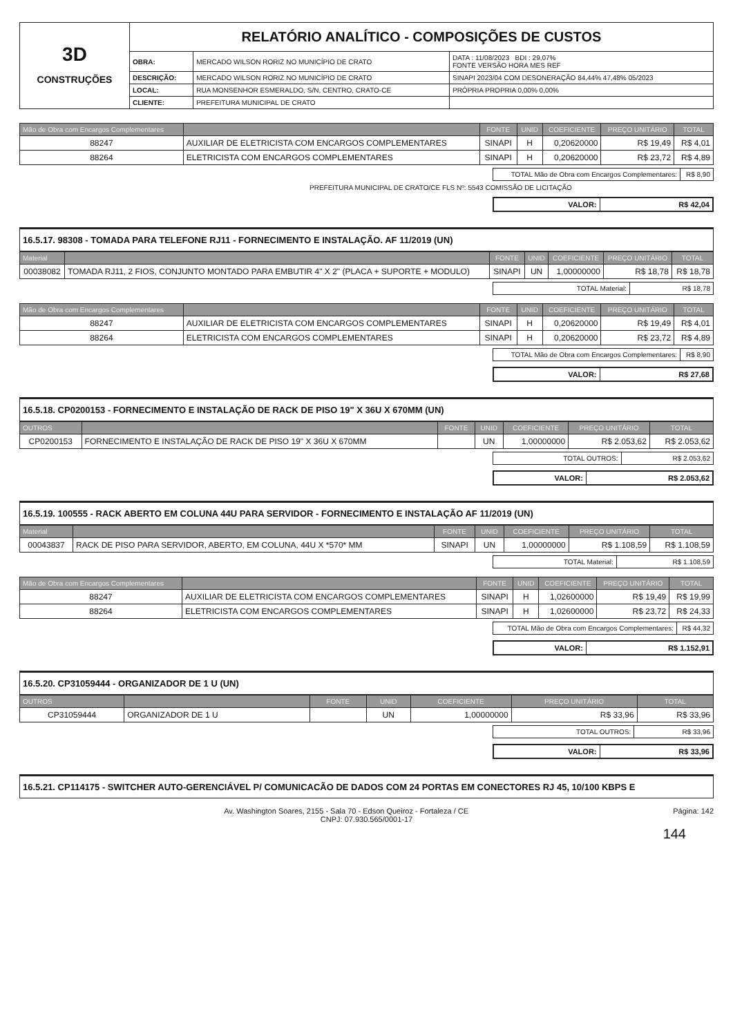| 3D CONSTRUÇÕES | RELATÓRIO ANALÍTICO - COMPOSIÇÕES DE CUSTOS | | |
| | OBRA: | MERCADO WILSON RORIZ NO MUNICÍPIO DE CRATO | DATA : 11/08/2023 BDI : 29,07% FONTE VERSÃO HORA MES REF |
| | DESCRIÇÃO: | MERCADO WILSON RORIZ NO MUNICÍPIO DE CRATO | SINAPI 2023/04 COM DESONERAÇÃO 84,44% 47,48% 05/2023 |
| | LOCAL: | RUA MONSENHOR ESMERALDO, S/N, CENTRO, CRATO-CE | PRÓPRIA PROPRIA 0,00% 0,00% |
| | CLIENTE: | PREFEITURA MUNICIPAL DE CRATO | |
| Mão de Obra com Encargos Complementares | | FONTE | UNID | COEFICIENTE | PREÇO UNITÁRIO | TOTAL |
| --- | --- | --- | --- | --- | --- | --- |
| 88247 | AUXILIAR DE ELETRICISTA COM ENCARGOS COMPLEMENTARES | SINAPI | H | 0,20620000 | R$ 19,49 | R$ 4,01 |
| 88264 | ELETRICISTA COM ENCARGOS COMPLEMENTARES | SINAPI | H | 0,20620000 | R$ 23,72 | R$ 4,89 |
| TOTAL Mão de Obra com Encargos Complementares: | R$ 8,90 |
PREFEITURA MUNICIPAL DE CRATO/CE FLS Nº: 5543 COMISSÃO DE LICITAÇÃO
| VALOR: | R$ 42,04 |
16.5.17. 98308 - TOMADA PARA TELEFONE RJ11 - FORNECIMENTO E INSTALAÇÃO. AF 11/2019 (UN)
| Material | | FONTE | UNID | COEFICIENTE | PREÇO UNITÁRIO | TOTAL |
| --- | --- | --- | --- | --- | --- | --- |
| 00038082 | TOMADA RJ11, 2 FIOS, CONJUNTO MONTADO PARA EMBUTIR 4" X 2" (PLACA + SUPORTE + MODULO) | SINAPI | UN | 1,00000000 | R$ 18,78 | R$ 18,78 |
| TOTAL Material: | R$ 18,78 |
| Mão de Obra com Encargos Complementares | | FONTE | UNID | COEFICIENTE | PREÇO UNITÁRIO | TOTAL |
| --- | --- | --- | --- | --- | --- | --- |
| 88247 | AUXILIAR DE ELETRICISTA COM ENCARGOS COMPLEMENTARES | SINAPI | H | 0,20620000 | R$ 19,49 | R$ 4,01 |
| 88264 | ELETRICISTA COM ENCARGOS COMPLEMENTARES | SINAPI | H | 0,20620000 | R$ 23,72 | R$ 4,89 |
| TOTAL Mão de Obra com Encargos Complementares: | R$ 8,90 |
| VALOR: | R$ 27,68 |
16.5.18. CP0200153 - FORNECIMENTO E INSTALAÇÃO DE RACK DE PISO 19" X 36U X 670MM (UN)
| OUTROS | | FONTE | UNID | COEFICIENTE | PREÇO UNITÁRIO | TOTAL |
| --- | --- | --- | --- | --- | --- | --- |
| CP0200153 | FORNECIMENTO E INSTALAÇÃO DE RACK DE PISO 19" X 36U X 670MM | | UN | 1,00000000 | R$ 2.053,62 | R$ 2.053,62 |
| TOTAL OUTROS: | R$ 2.053,62 |
| VALOR: | R$ 2.053,62 |
16.5.19. 100555 - RACK ABERTO EM COLUNA 44U PARA SERVIDOR - FORNECIMENTO E INSTALAÇÃO AF 11/2019 (UN)
| Material | | FONTE | UNID | COEFICIENTE | PREÇO UNITÁRIO | TOTAL |
| --- | --- | --- | --- | --- | --- | --- |
| 00043837 | RACK DE PISO PARA SERVIDOR, ABERTO, EM COLUNA, 44U X *570* MM | SINAPI | UN | 1,00000000 | R$ 1.108,59 | R$ 1.108,59 |
| TOTAL Material: | R$ 1.108,59 |
| Mão de Obra com Encargos Complementares | | FONTE | UNID | COEFICIENTE | PREÇO UNITÁRIO | TOTAL |
| --- | --- | --- | --- | --- | --- | --- |
| 88247 | AUXILIAR DE ELETRICISTA COM ENCARGOS COMPLEMENTARES | SINAPI | H | 1,02600000 | R$ 19,49 | R$ 19,99 |
| 88264 | ELETRICISTA COM ENCARGOS COMPLEMENTARES | SINAPI | H | 1,02600000 | R$ 23,72 | R$ 24,33 |
| TOTAL Mão de Obra com Encargos Complementares: | R$ 44,32 |
| VALOR: | R$ 1.152,91 |
16.5.20. CP31059444 - ORGANIZADOR DE 1 U (UN)
| OUTROS | | FONTE | UNID | COEFICIENTE | PREÇO UNITÁRIO | TOTAL |
| --- | --- | --- | --- | --- | --- | --- |
| CP31059444 | ORGANIZADOR DE 1 U | | UN | 1,00000000 | R$ 33,96 | R$ 33,96 |
| TOTAL OUTROS: | R$ 33,96 |
| VALOR: | R$ 33,96 |
16.5.21. CP114175 - SWITCHER AUTO-GERENCIÁVEL P/ COMUNICACÃO DE DADOS COM 24 PORTAS EM CONECTORES RJ 45, 10/100 KBPS E
Página: 142 Av. Washington Soares, 2155 - Sala 70 - Edson Queiroz - Fortaleza / CE
CNPJ: 07.930.565/0001-17
144